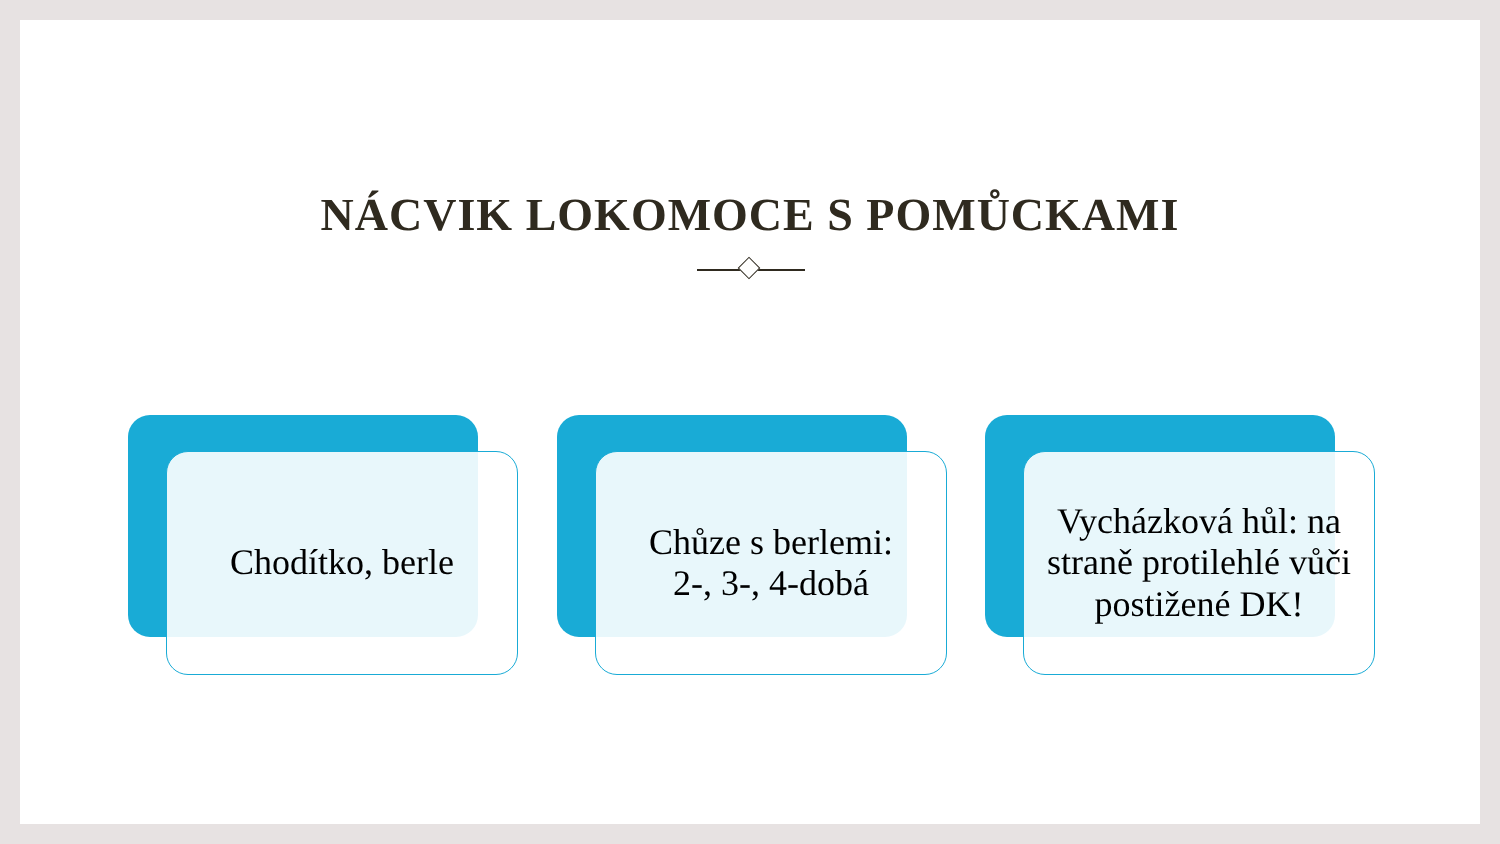NÁCVIK LOKOMOCE S POMŮCKAMI
Chodítko, berle
Chůze s berlemi:
2-, 3-, 4-dobá
Vycházková hůl: na straně protilehlé vůči postižené DK!